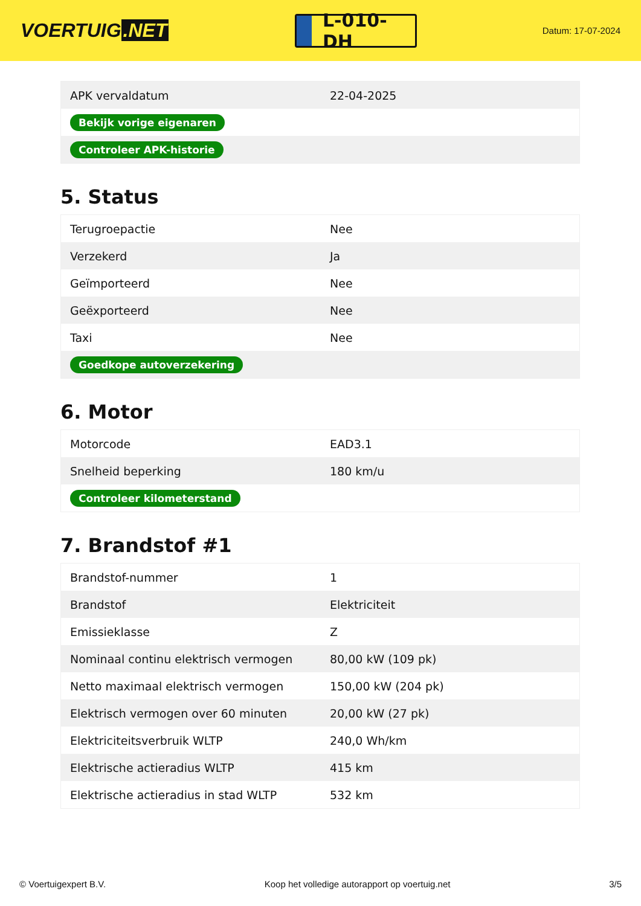VOERTUIG.NET
L-010-DH
Datum: 17-07-2024
| APK vervaldatum | 22-04-2025 |
| Bekijk vorige eigenaren | |
| Controleer APK-historie | |
5. Status
| Terugroepactie | Nee |
| Verzekerd | Ja |
| Geïmporteerd | Nee |
| Geëxporteerd | Nee |
| Taxi | Nee |
| Goedkope autoverzekering | |
6. Motor
| Motorcode | EAD3.1 |
| Snelheid beperking | 180 km/u |
| Controleer kilometerstand | |
7. Brandstof #1
| Brandstof-nummer | 1 |
| Brandstof | Elektriciteit |
| Emissieklasse | Z |
| Nominaal continu elektrisch vermogen | 80,00 kW (109 pk) |
| Netto maximaal elektrisch vermogen | 150,00 kW (204 pk) |
| Elektrisch vermogen over 60 minuten | 20,00 kW (27 pk) |
| Elektriciteitsverbruik WLTP | 240,0 Wh/km |
| Elektrische actieradius WLTP | 415 km |
| Elektrische actieradius in stad WLTP | 532 km |
© Voertuigexpert B.V. Koop het volledige autorapport op voertuig.net 3/5